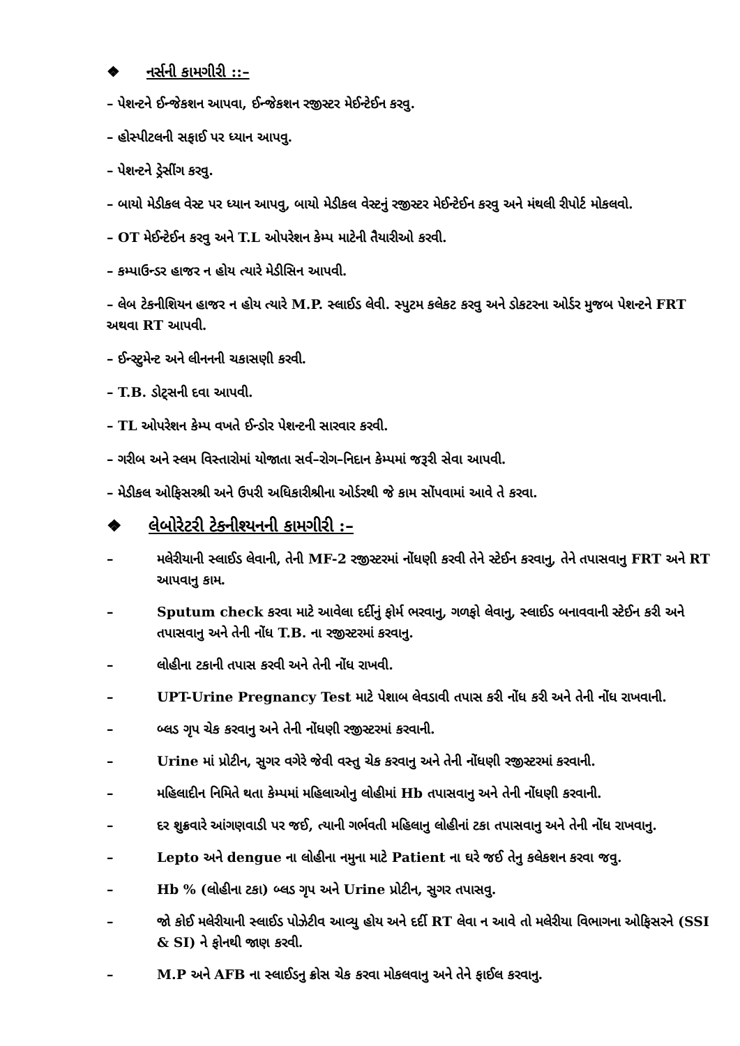❖ નર્સની કામગીરી ::–
– પેશન્ટને ઈન્જેકશન આપવા, ઈન્જેકશન રજીસ્ટર મેઈન્ટેઈન કરવુ.
– હોસ્પીટલની સફાઈ પર ધ્યાન આપવુ.
– પેશન્ટને ડ્રેસીંગ કરવુ.
– બાયો મેડીકલ વેસ્ટ પર ધ્યાન આપવુ, બાયો મેડીકલ વેસ્ટનું રજીસ્ટર મેઈન્ટેઈન કરવુ અને મંથલી રીપોર્ટ મોકલવો.
– OT મેઈન્ટેઈન કરવુ અને T.L ઓપરેશન કેમ્પ માટેની તૈયારીઓ કરવી.
– કમ્પાઉન્ડર હાજર ન હોય ત્યારે મેડીસિન આપવી.
– લેબ ટેકનીશિયન હાજર ન હોય ત્યારે M.P. સ્લાઈડ લેવી. સ્પુટમ કલેકટ કરવુ અને ડોકટરના ઓર્ડર મુજબ પેશન્ટને FRT અથવા RT આપવી.
– ઈન્સ્ટુમેન્ટ અને લીનનની ચકાસણી કરવી.
– T.B. ડોટ્સની દવા આપવી.
– TL ઓપરેશન કેમ્પ વખતે ઈન્ડોર પેશન્ટની સારવાર કરવી.
– ગરીબ અને સ્લમ વિસ્તારોમાં યોજાતા સર્વ–રોગ–નિદાન કેમ્પમાં જરૂરી સેવા આપવી.
– મેડીકલ ઓફિસરશ્રી અને ઉપરી અધિકારીશ્રીના ઓર્ડરથી જે કામ સોંપવામાં આવે તે કરવા.
❖ લેબોરેટરી ટેકનીશ્યનની કામગીરી :–
– મલેરીયાની સ્લાઈડ લેવાની, તેની MF-2 રજીસ્ટરમાં નોંધણી કરવી તેને સ્ટેઈન કરવાનુ, તેને તપાસવાનુ FRT અને RT આપવાનુ કામ.
– Sputum check કરવા માટે આવેલા દર્દીનું ફોર્મ ભરવાનુ, ગળફો લેવાનુ, સ્લાઈડ બનાવવાની સ્ટેઈન કરી અને તપાસવાનુ અને તેની નોંધ T.B. ના રજીસ્ટરમાં કરવાનુ.
– લોહીના ટકાની તપાસ કરવી અને તેની નોંધ રાખવી.
– UPT-Urine Pregnancy Test માટે પેશાબ લેવડાવી તપાસ કરી નોંધ કરી અને તેની નોંધ રાખવાની.
– બ્લડ ગૃપ ચેક કરવાનુ અને તેની નોંધણી રજીસ્ટરમાં કરવાની.
– Urine માં પ્રોટીન, સુગર વગેરે જેવી વસ્તુ ચેક કરવાનુ અને તેની નોંધણી રજીસ્ટરમાં કરવાની.
– મહિલાદીન નિમિતે થતા કેમ્પમાં મહિલાઓનુ લોહીમાં Hb તપાસવાનુ અને તેની નોંધણી કરવાની.
– દર શુક્રવારે આંગણવાડી પર જઈ, ત્યાની ગર્ભવતી મહિલાનુ લોહીનાં ટકા તપાસવાનુ અને તેની નોંધ રાખવાનુ.
– Lepto અને dengue ના લોહીના નમુના માટે Patient ના ઘરે જઈ તેનુ કલેકશન કરવા જવુ.
– Hb % (લોહીના ટકા) બ્લડ ગૃપ અને Urine પ્રોટીન, સુગર તપાસવુ.
– જો કોઈ મલેરીયાની સ્લાઈડ પોઝેટીવ આવ્યુ હોય અને દર્દી RT લેવા ન આવે તો મલેરીયા વિભાગના ઓફિસરને (SSI & SI) ને ફોનથી જાણ કરવી.
– M.P અને AFB ના સ્લાઈડનુ ક્રોસ ચેક કરવા મોકલવાનુ અને તેને ફાઈલ કરવાનુ.